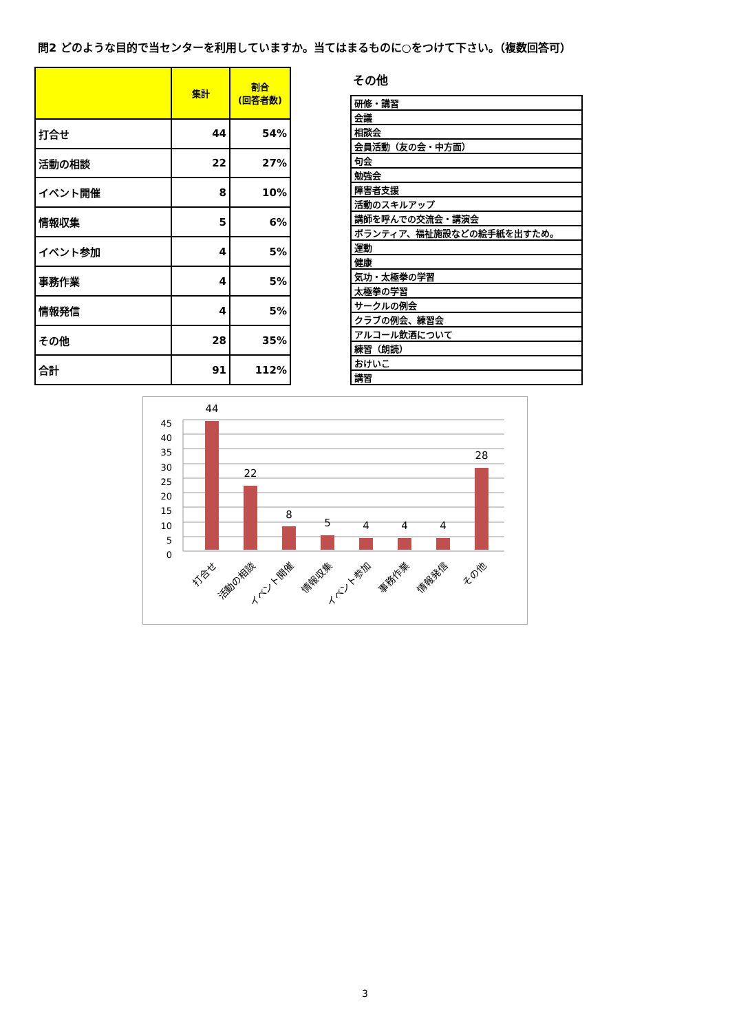問2 どのような目的で当センターを利用していますか。当てはまるものに○をつけて下さい。（複数回答可）
| | 集計 | 割合 (回答者数) |
| --- | --- | --- |
| 打合せ | 44 | 54% |
| 活動の相談 | 22 | 27% |
| イベント開催 | 8 | 10% |
| 情報収集 | 5 | 6% |
| イベント参加 | 4 | 5% |
| 事務作業 | 4 | 5% |
| 情報発信 | 4 | 5% |
| その他 | 28 | 35% |
| 合計 | 91 | 112% |
その他
| 研修・講習 |
| 会議 |
| 相談会 |
| 会員活動（友の会・中方面） |
| 句会 |
| 勉強会 |
| 障害者支援 |
| 活動のスキルアップ |
| 講師を呼んでの交流会・講演会 |
| ボランティア、福祉施設などの絵手紙を出すため。 |
| 運動 |
| 健康 |
| 気功・太極拳の学習 |
| 太極拳の学習 |
| サークルの例会 |
| クラブの例会、練習会 |
| アルコール飲酒について |
| 練習（朗読） |
| おけいこ |
| 講習 |
0
5
10
15
20
25
30
35
40
45
44
22
8
5
4
4
4
28
打合せ
活動の相談
イベント開催
情報収集
イベント参加
事務作業
情報発信
その他
3